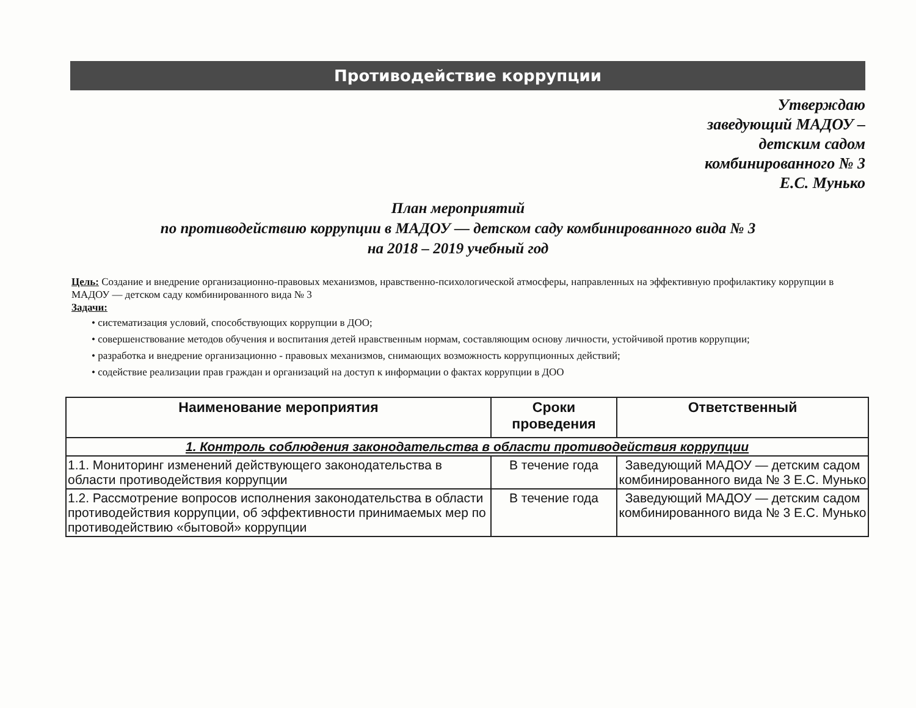Противодействие коррупции
Утверждаю
заведующий МАДОУ –
детским садом
комбинированного № 3
Е.С. Мунько
План мероприятий
по противодействию коррупции в МАДОУ — детском саду комбинированного вида № 3
на 2018 – 2019 учебный год
Цель: Создание и внедрение организационно-правовых механизмов, нравственно-психологической атмосферы, направленных на эффективную профилактику коррупции в МАДОУ — детском саду комбинированного вида № 3
Задачи:
• систематизация условий, способствующих коррупции в ДОО;
• совершенствование методов обучения и воспитания детей нравственным нормам, составляющим основу личности, устойчивой против коррупции;
• разработка и внедрение организационно - правовых механизмов, снимающих возможность коррупционных действий;
• содействие реализации прав граждан и организаций на доступ к информации о фактах коррупции в ДОО
| Наименование мероприятия | Сроки проведения | Ответственный |
| --- | --- | --- |
| 1. Контроль соблюдения законодательства в области противодействия коррупции | | |
| 1.1. Мониторинг изменений действующего законодательства в области противодействия коррупции | В течение года | Заведующий МАДОУ — детским садом комбинированного вида № 3 Е.С. Мунько |
| 1.2. Рассмотрение вопросов исполнения законодательства в области противодействия коррупции, об эффективности принимаемых мер по противодействию «бытовой» коррупции | В течение года | Заведующий МАДОУ — детским садом комбинированного вида № 3 Е.С. Мунько |